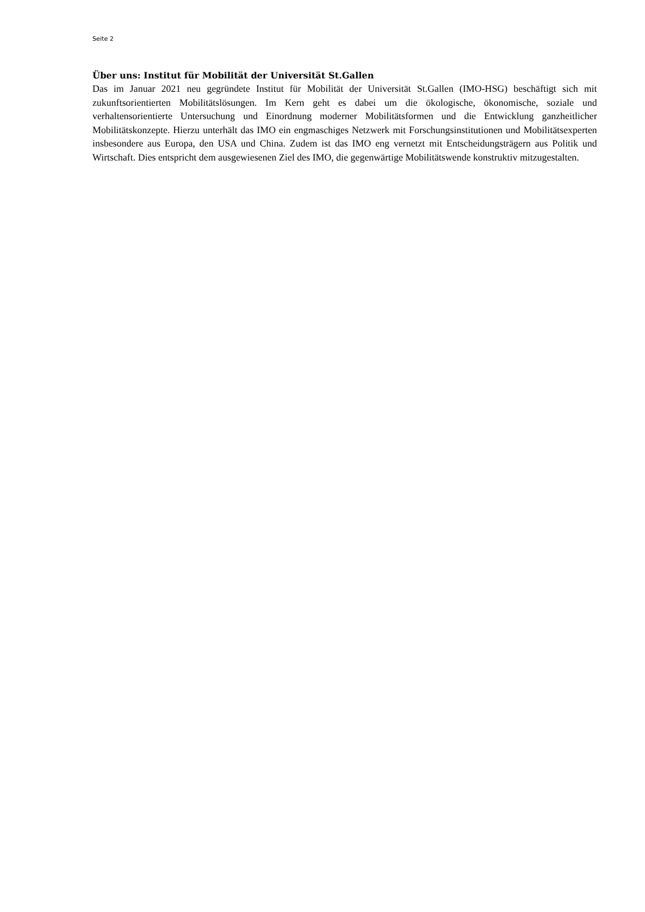Seite 2
Über uns: Institut für Mobilität der Universität St.Gallen
Das im Januar 2021 neu gegründete Institut für Mobilität der Universität St.Gallen (IMO-HSG) beschäftigt sich mit zukunftsorientierten Mobilitätslösungen. Im Kern geht es dabei um die ökologische, ökonomische, soziale und verhaltensorientierte Untersuchung und Einordnung moderner Mobilitätsformen und die Entwicklung ganzheitlicher Mobilitätskonzepte. Hierzu unterhält das IMO ein engmaschiges Netzwerk mit Forschungsinstitutionen und Mobilitätsexperten insbesondere aus Europa, den USA und China. Zudem ist das IMO eng vernetzt mit Entscheidungsträgern aus Politik und Wirtschaft. Dies entspricht dem ausgewiesenen Ziel des IMO, die gegenwärtige Mobilitätswende konstruktiv mitzugestalten.